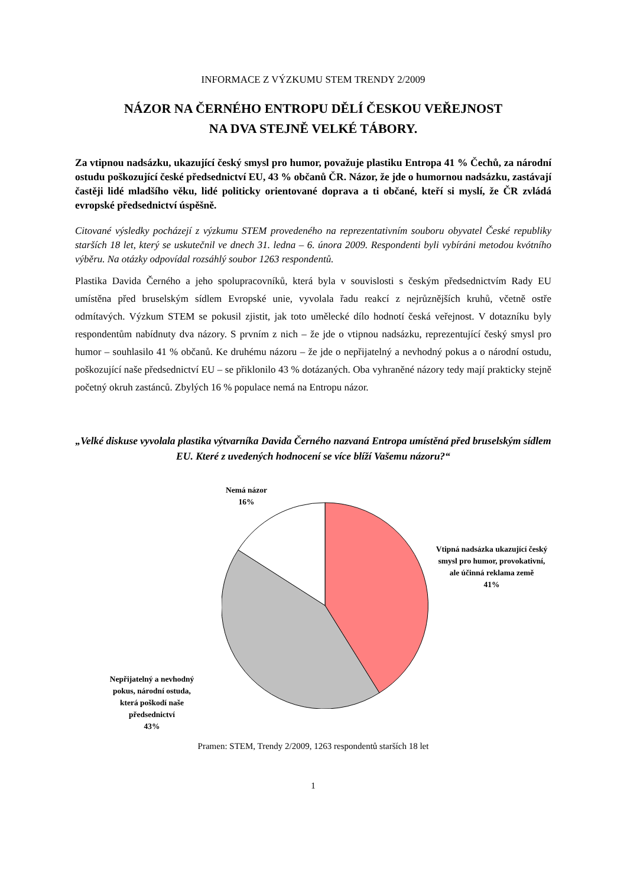INFORMACE Z VÝZKUMU STEM TRENDY 2/2009
NÁZOR NA ČERNÉHO ENTROPU DĚLÍ ČESKOU VEŘEJNOST
NA DVA STEJNĚ VELKÉ TÁBORY.
Za vtipnou nadsázku, ukazující český smysl pro humor, považuje plastiku Entropa 41 % Čechů, za národní ostudu poškozující české předsednictví EU, 43 % občanů ČR. Názor, že jde o humornou nadsázku, zastávají častěji lidé mladšího věku, lidé politicky orientované doprava a ti občané, kteří si myslí, že ČR zvládá evropské předsednictví úspěšně.
Citované výsledky pocházejí z výzkumu STEM provedeného na reprezentativním souboru obyvatel České republiky starších 18 let, který se uskutečnil ve dnech 31. ledna – 6. února 2009. Respondenti byli vybíráni metodou kvótního výběru. Na otázky odpovídal rozsáhlý soubor 1263 respondentů.
Plastika Davida Černého a jeho spolupracovníků, která byla v souvislosti s českým předsednictvím Rady EU umístěna před bruselským sídlem Evropské unie, vyvolala řadu reakcí z nejrůznějších kruhů, včetně ostře odmítavých. Výzkum STEM se pokusil zjistit, jak toto umělecké dílo hodnotí česká veřejnost. V dotazníku byly respondentům nabídnuty dva názory. S prvním z nich – že jde o vtipnou nadsázku, reprezentující český smysl pro humor – souhlasilo 41 % občanů. Ke druhému názoru – že jde o nepřijatelný a nevhodný pokus a o národní ostudu, poškozující naše předsednictví EU – se přiklonilo 43 % dotázaných. Oba vyhraněné názory tedy mají prakticky stejně početný okruh zastánců. Zbylých 16 % populace nemá na Entropu názor.
„Velké diskuse vyvolala plastika výtvarníka Davida Černého nazvaná Entropa umístěná před bruselským sídlem EU. Které z uvedených hodnocení se více blíží Vašemu názoru?“
Nemá názor
16%
Vtipná nadsázka ukazující český smysl pro humor, provokativní, ale účinná reklama země
41%
Nepřijatelný a nevhodný pokus, národní ostuda, která poškodí naše předsednictví
43%
Pramen: STEM, Trendy 2/2009, 1263 respondentů starších 18 let
1